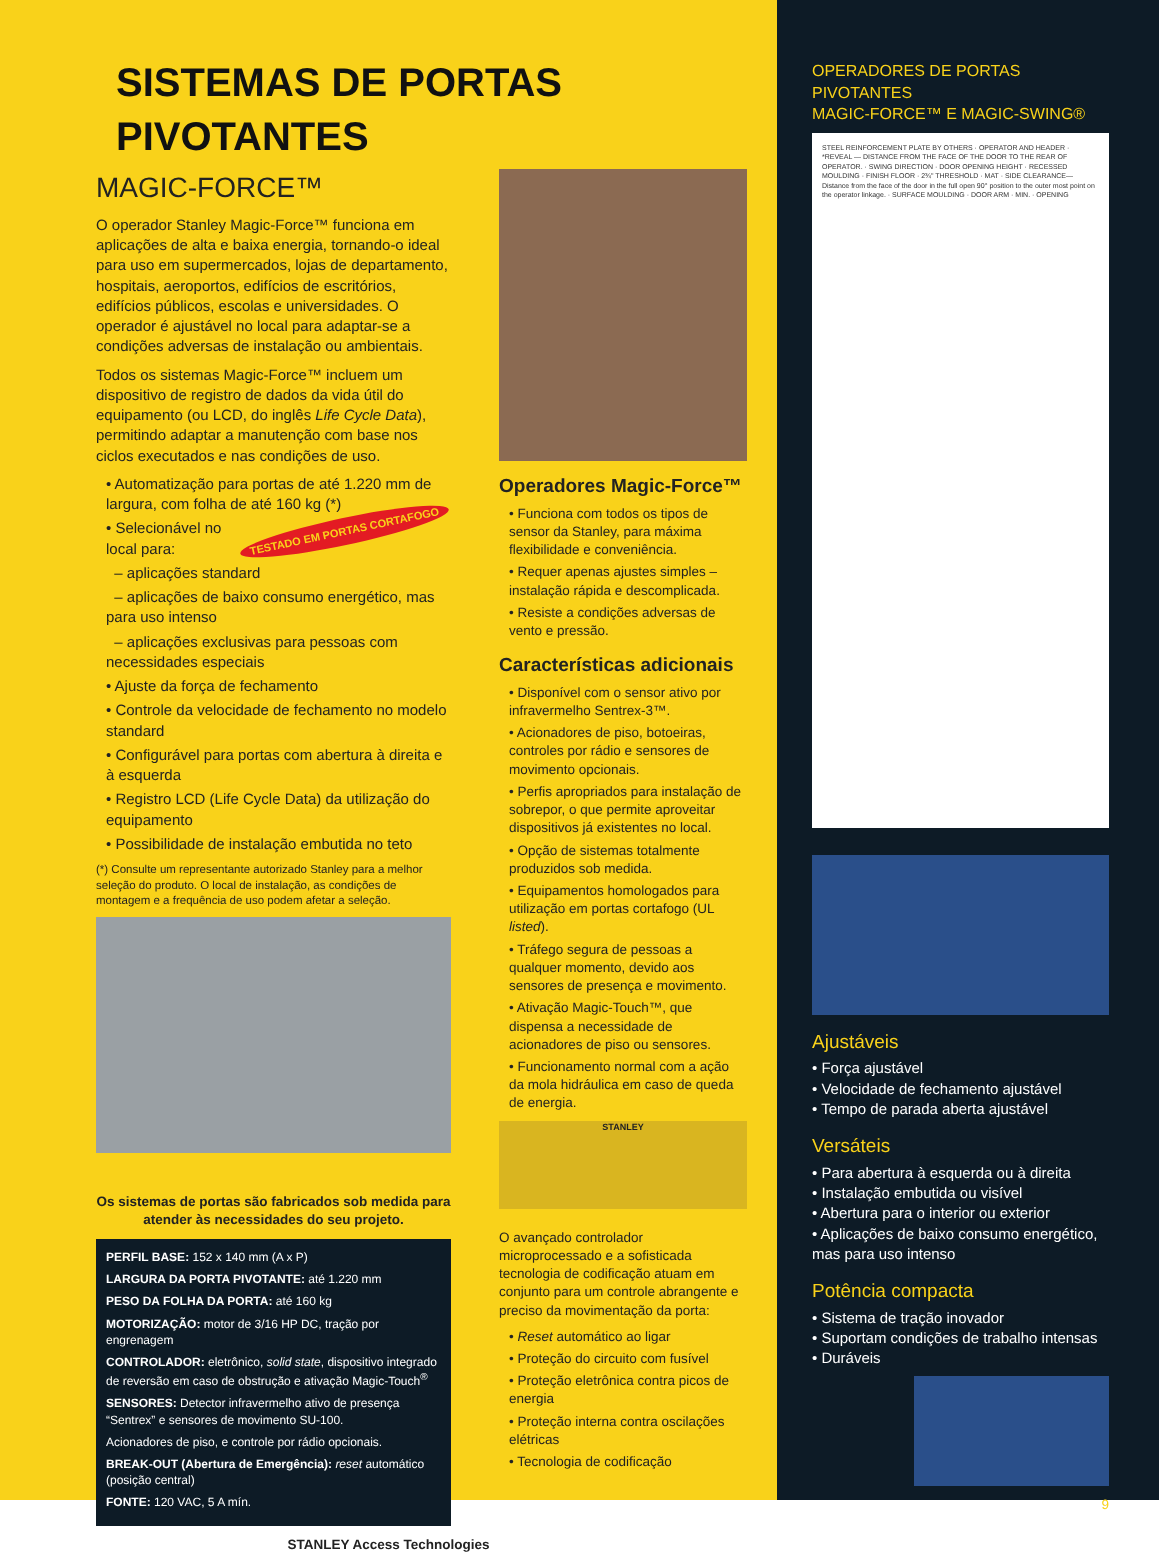SISTEMAS DE PORTAS PIVOTANTES
MAGIC-FORCE™
O operador Stanley Magic-Force™ funciona em aplicações de alta e baixa energia, tornando-o ideal para uso em supermercados, lojas de departamento, hospitais, aeroportos, edifícios de escritórios, edifícios públicos, escolas e universidades. O operador é ajustável no local para adaptar-se a condições adversas de instalação ou ambientais.
Todos os sistemas Magic-Force™ incluem um dispositivo de registro de dados da vida útil do equipamento (ou LCD, do inglês Life Cycle Data), permitindo adaptar a manutenção com base nos ciclos executados e nas condições de uso.
• Automatização para portas de até 1.220 mm de largura, com folha de até 160 kg (*)
TESTADO EM PORTAS CORTAFOGO • Selecionável no local para:
– aplicações standard
– aplicações de baixo consumo energético, mas para uso intenso
– aplicações exclusivas para pessoas com necessidades especiais
• Ajuste da força de fechamento
• Controle da velocidade de fechamento no modelo standard
• Configurável para portas com abertura à direita e à esquerda
• Registro LCD (Life Cycle Data) da utilização do equipamento
• Possibilidade de instalação embutida no teto
(*) Consulte um representante autorizado Stanley para a melhor seleção do produto. O local de instalação, as condições de montagem e a frequência de uso podem afetar a seleção.
Os sistemas de portas são fabricados sob medida para atender às necessidades do seu projeto.
PERFIL BASE: 152 x 140 mm (A x P)
LARGURA DA PORTA PIVOTANTE: até 1.220 mm
PESO DA FOLHA DA PORTA: até 160 kg
MOTORIZAÇÃO: motor de 3/16 HP DC, tração por engrenagem
CONTROLADOR: eletrônico, solid state, dispositivo integrado de reversão em caso de obstrução e ativação Magic-Touch<sup>®</sup>
SENSORES: Detector infravermelho ativo de presença “Sentrex” e sensores de movimento SU-100.
Acionadores de piso, e controle por rádio opcionais.
BREAK-OUT (Abertura de Emergência): reset automático (posição central)
FONTE: 120 VAC, 5 A mín.
Operadores Magic-Force™
• Funciona com todos os tipos de sensor da Stanley, para máxima flexibilidade e conveniência.
• Requer apenas ajustes simples – instalação rápida e descomplicada.
• Resiste a condições adversas de vento e pressão.
Características adicionais
• Disponível com o sensor ativo por infravermelho Sentrex-3™.
• Acionadores de piso, botoeiras, controles por rádio e sensores de movimento opcionais.
• Perfis apropriados para instalação de sobrepor, o que permite aproveitar dispositivos já existentes no local.
• Opção de sistemas totalmente produzidos sob medida.
• Equipamentos homologados para utilização em portas cortafogo (UL listed).
• Tráfego segura de pessoas a qualquer momento, devido aos sensores de presença e movimento.
• Ativação Magic-Touch™, que dispensa a necessidade de acionadores de piso ou sensores.
• Funcionamento normal com a ação da mola hidráulica em caso de queda de energia.
STANLEY
O avançado controlador microprocessado e a sofisticada tecnologia de codificação atuam em conjunto para um controle abrangente e preciso da movimentação da porta:
• Reset automático ao ligar
• Proteção do circuito com fusível
• Proteção eletrônica contra picos de energia
• Proteção interna contra oscilações elétricas
• Tecnologia de codificação
STANLEY Access Technologies
OPERADORES DE PORTAS PIVOTANTES
MAGIC-FORCE™ E MAGIC-SWING®
STEEL REINFORCEMENT PLATE BY OTHERS · OPERATOR AND HEADER · *REVEAL — DISTANCE FROM THE FACE OF THE DOOR TO THE REAR OF OPERATOR. · SWING DIRECTION · DOOR OPENING HEIGHT · RECESSED MOULDING · FINISH FLOOR · 2¾" THRESHOLD · MAT · SIDE CLEARANCE— Distance from the face of the door in the full open 90° position to the outer most point on the operator linkage. · SURFACE MOULDING · DOOR ARM · MIN. · OPENING
Ajustáveis
• Força ajustável
• Velocidade de fechamento ajustável
• Tempo de parada aberta ajustável
Versáteis
• Para abertura à esquerda ou à direita
• Instalação embutida ou visível
• Abertura para o interior ou exterior
• Aplicações de baixo consumo energético, mas para uso intenso
Potência compacta
• Sistema de tração inovador
• Suportam condições de trabalho intensas
• Duráveis
9